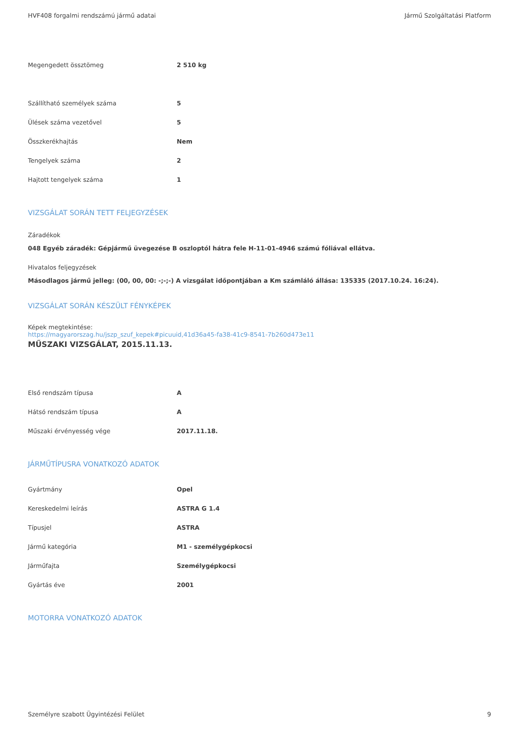HVF408 forgalmi rendszámú jármű adatai Jármű Szolgáltatási Platform
| Megengedett össztömeg | 2 510 kg |
| Szállítható személyek száma | 5 |
| Ülések száma vezetővel | 5 |
| Összkerékhajtás | Nem |
| Tengelyek száma | 2 |
| Hajtott tengelyek száma | 1 |
VIZSGÁLAT SORÁN TETT FELJEGYZÉSEK
Záradékok
048 Egyéb záradék: Gépjármű üvegezése B oszloptól hátra fele H-11-01-4946 számú fóliával ellátva.
Hivatalos feljegyzések
Másodlagos jármű jelleg: (00, 00, 00: -;-;-) A vizsgálat időpontjában a Km számláló állása: 135335 (2017.10.24. 16:24).
VIZSGÁLAT SORÁN KÉSZÜLT FÉNYKÉPEK
Képek megtekintése:
https://magyarorszag.hu/jszp_szuf_kepek#picuuid,41d36a45-fa38-41c9-8541-7b260d473e11
MŰSZAKI VIZSGÁLAT, 2015.11.13.
| Első rendszám típusa | A |
| Hátsó rendszám típusa | A |
| Műszaki érvényesség vége | 2017.11.18. |
JÁRMŰTÍPUSRA VONATKOZÓ ADATOK
| Gyártmány | Opel |
| Kereskedelmi leírás | ASTRA G 1.4 |
| Típusjel | ASTRA |
| Jármű kategória | M1 - személygépkocsi |
| Járműfajta | Személygépkocsi |
| Gyártás éve | 2001 |
MOTORRA VONATKOZÓ ADATOK
Személyre szabott Ügyintézési Felület 9